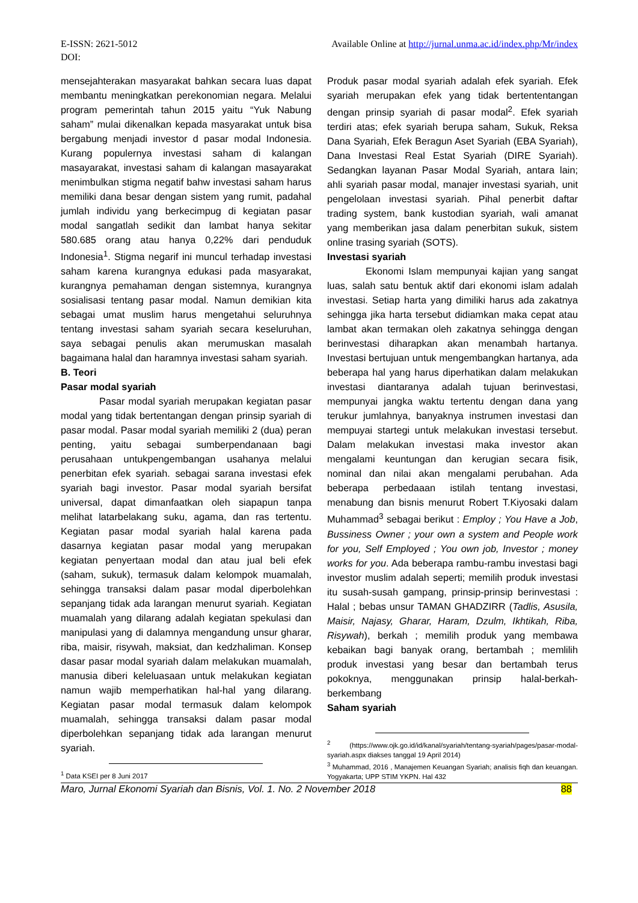E-ISSN: 2621-5012
DOI: Available Online at http://jurnal.unma.ac.id/index.php/Mr/index
mensejahterakan masyarakat bahkan secara luas dapat membantu meningkatkan perekonomian negara. Melalui program pemerintah tahun 2015 yaitu “Yuk Nabung saham” mulai dikenalkan kepada masyarakat untuk bisa bergabung menjadi investor d pasar modal Indonesia. Kurang populernya investasi saham di kalangan masayarakat, investasi saham di kalangan masayarakat menimbulkan stigma negatif bahw investasi saham harus memiliki dana besar dengan sistem yang rumit, padahal jumlah individu yang berkecimpug di kegiatan pasar modal sangatlah sedikit dan lambat hanya sekitar 580.685 orang atau hanya 0,22% dari penduduk Indonesia<sup>1</sup>. Stigma negarif ini muncul terhadap investasi saham karena kurangnya edukasi pada masyarakat, kurangnya pemahaman dengan sistemnya, kurangnya sosialisasi tentang pasar modal. Namun demikian kita sebagai umat muslim harus mengetahui seluruhnya tentang investasi saham syariah secara keseluruhan, saya sebagai penulis akan merumuskan masalah bagaimana halal dan haramnya investasi saham syariah.
B. Teori
Pasar modal syariah
Pasar modal syariah merupakan kegiatan pasar modal yang tidak bertentangan dengan prinsip syariah di pasar modal. Pasar modal syariah memiliki 2 (dua) peran penting, yaitu sebagai sumberpendanaan bagi perusahaan untukpengembangan usahanya melalui penerbitan efek syariah. sebagai sarana investasi efek syariah bagi investor. Pasar modal syariah bersifat universal, dapat dimanfaatkan oleh siapapun tanpa melihat latarbelakang suku, agama, dan ras tertentu. Kegiatan pasar modal syariah halal karena pada dasarnya kegiatan pasar modal yang merupakan kegiatan penyertaan modal dan atau jual beli efek (saham, sukuk), termasuk dalam kelompok muamalah, sehingga transaksi dalam pasar modal diperbolehkan sepanjang tidak ada larangan menurut syariah. Kegiatan muamalah yang dilarang adalah kegiatan spekulasi dan manipulasi yang di dalamnya mengandung unsur gharar, riba, maisir, risywah, maksiat, dan kedzhaliman. Konsep dasar pasar modal syariah dalam melakukan muamalah, manusia diberi keleluasaan untuk melakukan kegiatan namun wajib memperhatikan hal-hal yang dilarang. Kegiatan pasar modal termasuk dalam kelompok muamalah, sehingga transaksi dalam pasar modal diperbolehkan sepanjang tidak ada larangan menurut syariah.
<sup>1</sup> Data KSEI per 8 Juni 2017
Produk pasar modal syariah adalah efek syariah. Efek syariah merupakan efek yang tidak bertententangan dengan prinsip syariah di pasar modal<sup>2</sup>. Efek syariah terdiri atas; efek syariah berupa saham, Sukuk, Reksa Dana Syariah, Efek Beragun Aset Syariah (EBA Syariah), Dana Investasi Real Estat Syariah (DIRE Syariah). Sedangkan layanan Pasar Modal Syariah, antara lain; ahli syariah pasar modal, manajer investasi syariah, unit pengelolaan investasi syariah. Pihal penerbit daftar trading system, bank kustodian syariah, wali amanat yang memberikan jasa dalam penerbitan sukuk, sistem online trasing syariah (SOTS).
Investasi syariah
Ekonomi Islam mempunyai kajian yang sangat luas, salah satu bentuk aktif dari ekonomi islam adalah investasi. Setiap harta yang dimiliki harus ada zakatnya sehingga jika harta tersebut didiamkan maka cepat atau lambat akan termakan oleh zakatnya sehingga dengan berinvestasi diharapkan akan menambah hartanya. Investasi bertujuan untuk mengembangkan hartanya, ada beberapa hal yang harus diperhatikan dalam melakukan investasi diantaranya adalah tujuan berinvestasi, mempunyai jangka waktu tertentu dengan dana yang terukur jumlahnya, banyaknya instrumen investasi dan mempuyai startegi untuk melakukan investasi tersebut. Dalam melakukan investasi maka investor akan mengalami keuntungan dan kerugian secara fisik, nominal dan nilai akan mengalami perubahan. Ada beberapa perbedaaan istilah tentang investasi, menabung dan bisnis menurut Robert T.Kiyosaki dalam Muhammad<sup>3</sup> sebagai berikut : Employ ; You Have a Job, Bussiness Owner ; your own a system and People work for you, Self Employed ; You own job, Investor ; money works for you. Ada beberapa rambu-rambu investasi bagi investor muslim adalah seperti; memilih produk investasi itu susah-susah gampang, prinsip-prinsip berinvestasi : Halal ; bebas unsur TAMAN GHADZIRR (Tadlis, Asusila, Maisir, Najasy, Gharar, Haram, Dzulm, Ikhtikah, Riba, Risywah), berkah ; memilih produk yang membawa kebaikan bagi banyak orang, bertambah ; memlilih produk investasi yang besar dan bertambah terus pokoknya, menggunakan prinsip halal-berkah-berkembang
Saham syariah
<sup>2</sup> (https://www.ojk.go.id/id/kanal/syariah/tentang-syariah/pages/pasar-modal-syariah.aspx diakses tanggal 19 April 2014)
<sup>3</sup> Muhammad, 2016 , Manajemen Keuangan Syariah; analisis fiqh dan keuangan. Yogyakarta; UPP STIM YKPN. Hal 432
Maro, Jurnal Ekonomi Syariah dan Bisnis, Vol. 1. No. 2 November 2018 88